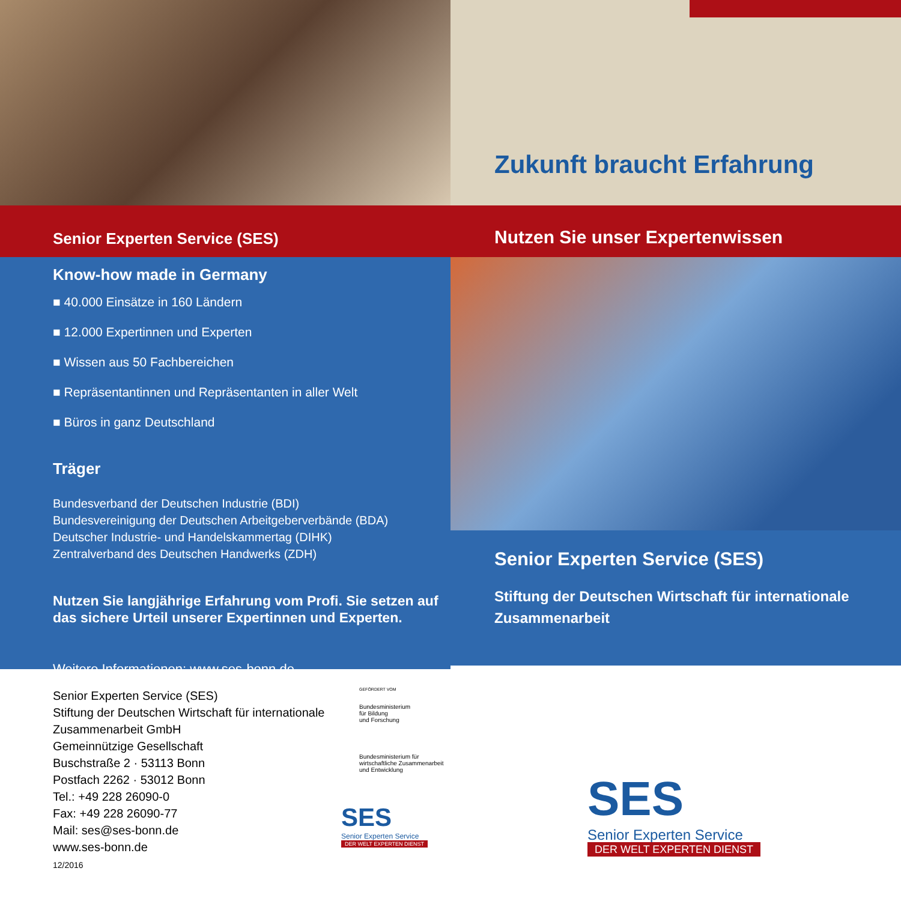Zukunft braucht Erfahrung
Senior Experten Service (SES)
Nutzen Sie unser Expertenwissen
Know-how made in Germany
■ 40.000 Einsätze in 160 Ländern
■ 12.000 Expertinnen und Experten
■ Wissen aus 50 Fachbereichen
■ Repräsentantinnen und Repräsentanten in aller Welt
■ Büros in ganz Deutschland
Träger
Bundesverband der Deutschen Industrie (BDI)
Bundesvereinigung der Deutschen Arbeitgeberverbände (BDA)
Deutscher Industrie- und Handelskammertag (DIHK)
Zentralverband des Deutschen Handwerks (ZDH)
Nutzen Sie langjährige Erfahrung vom Profi. Sie setzen auf das sichere Urteil unserer Expertinnen und Experten.
Weitere Informationen: www.ses-bonn.de
Senior Experten Service (SES)
Stiftung der Deutschen Wirtschaft für internationale Zusammenarbeit
Senior Experten Service (SES)
Stiftung der Deutschen Wirtschaft für internationale Zusammenarbeit GmbH
Gemeinnützige Gesellschaft
Buschstraße 2 · 53113 Bonn
Postfach 2262 · 53012 Bonn
Tel.: +49 228 26090-0
Fax: +49 228 26090-77
Mail: ses@ses-bonn.de
www.ses-bonn.de
12/2016
GEFÖRDERT VOM
Bundesministerium
für Bildung
und Forschung
Bundesministerium für
wirtschaftliche Zusammenarbeit
und Entwicklung
SES
Senior Experten Service
DER WELT EXPERTEN DIENST
SES
Senior Experten Service
DER WELT EXPERTEN DIENST